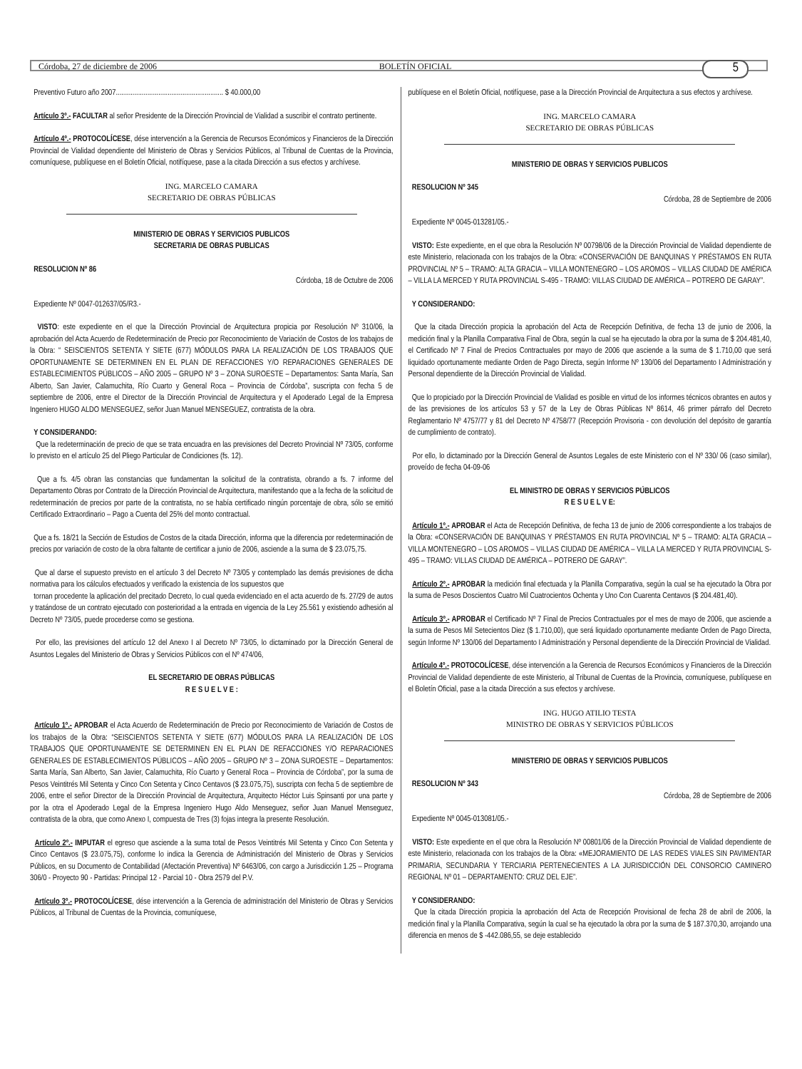Córdoba, 27 de diciembre de 2006 BOLETÍN OFICIAL 5
Preventivo Futuro año 2007.......................................................... $ 40.000,00
Artículo 3º.- FACULTAR al señor Presidente de la Dirección Provincial de Vialidad a suscribir el contrato pertinente.
Artículo 4º.- PROTOCOLÍCESE, dése intervención a la Gerencia de Recursos Económicos y Financieros de la Dirección Provincial de Vialidad dependiente del Ministerio de Obras y Servicios Públicos, al Tribunal de Cuentas de la Provincia, comuníquese, publíquese en el Boletín Oficial, notifíquese, pase a la citada Dirección a sus efectos y archívese.
ING. MARCELO CAMARA
SECRETARIO DE OBRAS PÚBLICAS
MINISTERIO DE OBRAS Y SERVICIOS PUBLICOS
SECRETARIA DE OBRAS PUBLICAS
RESOLUCION Nº 86
Córdoba, 18 de Octubre de 2006
Expediente Nº 0047-012637/05/R3.-
VISTO: este expediente en el que la Dirección Provincial de Arquitectura propicia por Resolución Nº 310/06, la aprobación del Acta Acuerdo de Redeterminación de Precio por Reconocimiento de Variación de Costos de los trabajos de la Obra: “ SEISCIENTOS SETENTA Y SIETE (677) MÓDULOS PARA LA REALIZACIÓN DE LOS TRABAJOS QUE OPORTUNAMENTE SE DETERMINEN EN EL PLAN DE REFACCIONES Y/O REPARACIONES GENERALES DE ESTABLECIMIENTOS PÚBLICOS – AÑO 2005 – GRUPO Nº 3 – ZONA SUROESTE – Departamentos: Santa María, San Alberto, San Javier, Calamuchita, Río Cuarto y General Roca – Provincia de Córdoba”, suscripta con fecha 5 de septiembre de 2006, entre el Director de la Dirección Provincial de Arquitectura y el Apoderado Legal de la Empresa Ingeniero HUGO ALDO MENSEGUEZ, señor Juan Manuel MENSEGUEZ, contratista de la obra.
Y CONSIDERANDO:
Que la redeterminación de precio de que se trata encuadra en las previsiones del Decreto Provincial Nº 73/05, conforme lo previsto en el artículo 25 del Pliego Particular de Condiciones (fs. 12).
Que a fs. 4/5 obran las constancias que fundamentan la solicitud de la contratista, obrando a fs. 7 informe del Departamento Obras por Contrato de la Dirección Provincial de Arquitectura, manifestando que a la fecha de la solicitud de redeterminación de precios por parte de la contratista, no se había certificado ningún porcentaje de obra, sólo se emitió Certificado Extraordinario – Pago a Cuenta del 25% del monto contractual.
Que a fs. 18/21 la Sección de Estudios de Costos de la citada Dirección, informa que la diferencia por redeterminación de precios por variación de costo de la obra faltante de certificar a junio de 2006, asciende a la suma de $ 23.075,75.
Que al darse el supuesto previsto en el artículo 3 del Decreto Nº 73/05 y contemplado las demás previsiones de dicha normativa para los cálculos efectuados y verificado la existencia de los supuestos que
tornan procedente la aplicación del precitado Decreto, lo cual queda evidenciado en el acta acuerdo de fs. 27/29 de autos y tratándose de un contrato ejecutado con posterioridad a la entrada en vigencia de la Ley 25.561 y existiendo adhesión al Decreto Nº 73/05, puede procederse como se gestiona.
Por ello, las previsiones del artículo 12 del Anexo I al Decreto Nº 73/05, lo dictaminado por la Dirección General de Asuntos Legales del Ministerio de Obras y Servicios Públicos con el Nº 474/06,
EL SECRETARIO DE OBRAS PÚBLICAS
R E S U E L V E :
Artículo 1º.- APROBAR el Acta Acuerdo de Redeterminación de Precio por Reconocimiento de Variación de Costos de los trabajos de la Obra: “SEISCIENTOS SETENTA Y SIETE (677) MÓDULOS PARA LA REALIZACIÓN DE LOS TRABAJOS QUE OPORTUNAMENTE SE DETERMINEN EN EL PLAN DE REFACCIONES Y/O REPARACIONES GENERALES DE ESTABLECIMIENTOS PÚBLICOS – AÑO 2005 – GRUPO Nº 3 – ZONA SUROESTE – Departamentos: Santa María, San Alberto, San Javier, Calamuchita, Río Cuarto y General Roca – Provincia de Córdoba”, por la suma de Pesos Veintitrés Mil Setenta y Cinco Con Setenta y Cinco Centavos ($ 23.075,75), suscripta con fecha 5 de septiembre de 2006, entre el señor Director de la Dirección Provincial de Arquitectura, Arquitecto Héctor Luis Spinsanti por una parte y por la otra el Apoderado Legal de la Empresa Ingeniero Hugo Aldo Menseguez, señor Juan Manuel Menseguez, contratista de la obra, que como Anexo I, compuesta de Tres (3) fojas integra la presente Resolución.
Artículo 2º.- IMPUTAR el egreso que asciende a la suma total de Pesos Veintitrés Mil Setenta y Cinco Con Setenta y Cinco Centavos ($ 23.075,75), conforme lo indica la Gerencia de Administración del Ministerio de Obras y Servicios Públicos, en su Documento de Contabilidad (Afectación Preventiva) Nº 6463/06, con cargo a Jurisdicción 1.25 – Programa 306/0 - Proyecto 90 - Partidas: Principal 12 - Parcial 10 - Obra 2579 del P.V.
Artículo 3º.- PROTOCOLÍCESE, dése intervención a la Gerencia de administración del Ministerio de Obras y Servicios Públicos, al Tribunal de Cuentas de la Provincia, comuníquese,
publíquese en el Boletín Oficial, notifíquese, pase a la Dirección Provincial de Arquitectura a sus efectos y archívese.
ING. MARCELO CAMARA
SECRETARIO DE OBRAS PÚBLICAS
MINISTERIO DE OBRAS Y SERVICIOS PUBLICOS
RESOLUCION Nº 345
Córdoba, 28 de Septiembre de 2006
Expediente Nº 0045-013281/05.-
VISTO: Este expediente, en el que obra la Resolución Nº 00798/06 de la Dirección Provincial de Vialidad dependiente de este Ministerio, relacionada con los trabajos de la Obra: «CONSERVACIÓN DE BANQUINAS Y PRÉSTAMOS EN RUTA PROVINCIAL Nº 5 – TRAMO: ALTA GRACIA – VILLA MONTENEGRO – LOS AROMOS – VILLAS CIUDAD DE AMÉRICA – VILLA LA MERCED Y RUTA PROVINCIAL S-495 - TRAMO: VILLAS CIUDAD DE AMÉRICA – POTRERO DE GARAY”.
Y CONSIDERANDO:
Que la citada Dirección propicia la aprobación del Acta de Recepción Definitiva, de fecha 13 de junio de 2006, la medición final y la Planilla Comparativa Final de Obra, según la cual se ha ejecutado la obra por la suma de $ 204.481,40, el Certificado Nº 7 Final de Precios Contractuales por mayo de 2006 que asciende a la suma de $ 1.710,00 que será liquidado oportunamente mediante Orden de Pago Directa, según Informe Nº 130/06 del Departamento I Administración y Personal dependiente de la Dirección Provincial de Vialidad.
Que lo propiciado por la Dirección Provincial de Vialidad es posible en virtud de los informes técnicos obrantes en autos y de las previsiones de los artículos 53 y 57 de la Ley de Obras Públicas Nº 8614, 46 primer párrafo del Decreto Reglamentario Nº 4757/77 y 81 del Decreto Nº 4758/77 (Recepción Provisoria - con devolución del depósito de garantía de cumplimiento de contrato).
Por ello, lo dictaminado por la Dirección General de Asuntos Legales de este Ministerio con el Nº 330/ 06 (caso similar), proveído de fecha 04-09-06
EL MINISTRO DE OBRAS Y SERVICIOS PÚBLICOS
R E S U E L V E:
Artículo 1º.- APROBAR el Acta de Recepción Definitiva, de fecha 13 de junio de 2006 correspondiente a los trabajos de la Obra: «CONSERVACIÓN DE BANQUINAS Y PRÉSTAMOS EN RUTA PROVINCIAL Nº 5 – TRAMO: ALTA GRACIA – VILLA MONTENEGRO – LOS AROMOS – VILLAS CIUDAD DE AMÉRICA – VILLA LA MERCED Y RUTA PROVINCIAL S-495 – TRAMO: VILLAS CIUDAD DE AMÉRICA – POTRERO DE GARAY”.
Artículo 2º.- APROBAR la medición final efectuada y la Planilla Comparativa, según la cual se ha ejecutado la Obra por la suma de Pesos Doscientos Cuatro Mil Cuatrocientos Ochenta y Uno Con Cuarenta Centavos ($ 204.481,40).
Artículo 3º.- APROBAR el Certificado Nº 7 Final de Precios Contractuales por el mes de mayo de 2006, que asciende a la suma de Pesos Mil Setecientos Diez ($ 1.710,00), que será liquidado oportunamente mediante Orden de Pago Directa, según Informe Nº 130/06 del Departamento I Administración y Personal dependiente de la Dirección Provincial de Vialidad.
Artículo 4º.- PROTOCOLÍCESE, dése intervención a la Gerencia de Recursos Económicos y Financieros de la Dirección Provincial de Vialidad dependiente de este Ministerio, al Tribunal de Cuentas de la Provincia, comuníquese, publíquese en el Boletín Oficial, pase a la citada Dirección a sus efectos y archívese.
ING. HUGO ATILIO TESTA
MINISTRO DE OBRAS Y SERVICIOS PÚBLICOS
MINISTERIO DE OBRAS Y SERVICIOS PUBLICOS
RESOLUCION Nº 343
Córdoba, 28 de Septiembre de 2006
Expediente Nº 0045-013081/05.-
VISTO: Este expediente en el que obra la Resolución Nº 00801/06 de la Dirección Provincial de Vialidad dependiente de este Ministerio, relacionada con los trabajos de la Obra: «MEJORAMIENTO DE LAS REDES VIALES SIN PAVIMENTAR PRIMARIA, SECUNDARIA Y TERCIARIA PERTENECIENTES A LA JURISDICCIÓN DEL CONSORCIO CAMINERO REGIONAL Nº 01 – DEPARTAMENTO: CRUZ DEL EJE”.
Y CONSIDERANDO:
Que la citada Dirección propicia la aprobación del Acta de Recepción Provisional de fecha 28 de abril de 2006, la medición final y la Planilla Comparativa, según la cual se ha ejecutado la obra por la suma de $ 187.370,30, arrojando una diferencia en menos de $ -442.086,55, se deje establecido